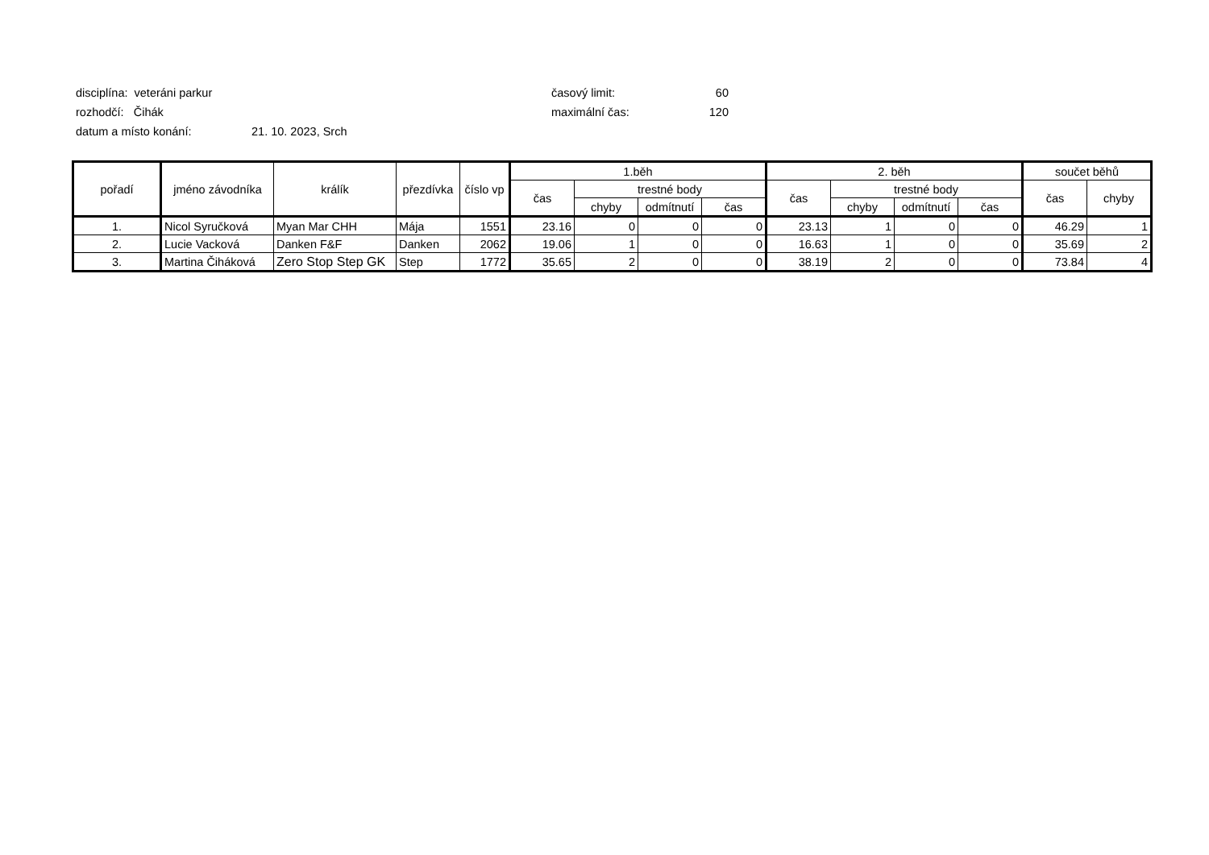disciplína: veteráni parkur časový limit: 60
rozhodčí: Čihák maximální čas: 120
datum a místo konání: 21. 10. 2023, Srch
| pořadí | jméno závodníka | králík | přezdívka | číslo vp | 1.běh | | | | 2. běh | | | | součet běhů | |
| --- | --- | --- | --- | --- | --- | --- | --- | --- | --- | --- | --- | --- | --- | --- |
| | | | | | čas | trestné body | | | čas | trestné body | | | čas | chyby |
| | | | | | | chyby | odmítnutí | čas | | chyby | odmítnutí | čas | | |
| 1. | Nicol Syručková | Myan Mar CHH | Mája | 1551 | 23.16 | 0 | 0 | 0 | 23.13 | 1 | 0 | 0 | 46.29 | 1 |
| 2. | Lucie Vacková | Danken F&F | Danken | 2062 | 19.06 | 1 | 0 | 0 | 16.63 | 1 | 0 | 0 | 35.69 | 2 |
| 3. | Martina Čiháková | Zero Stop Step GK | Step | 1772 | 35.65 | 2 | 0 | 0 | 38.19 | 2 | 0 | 0 | 73.84 | 4 |